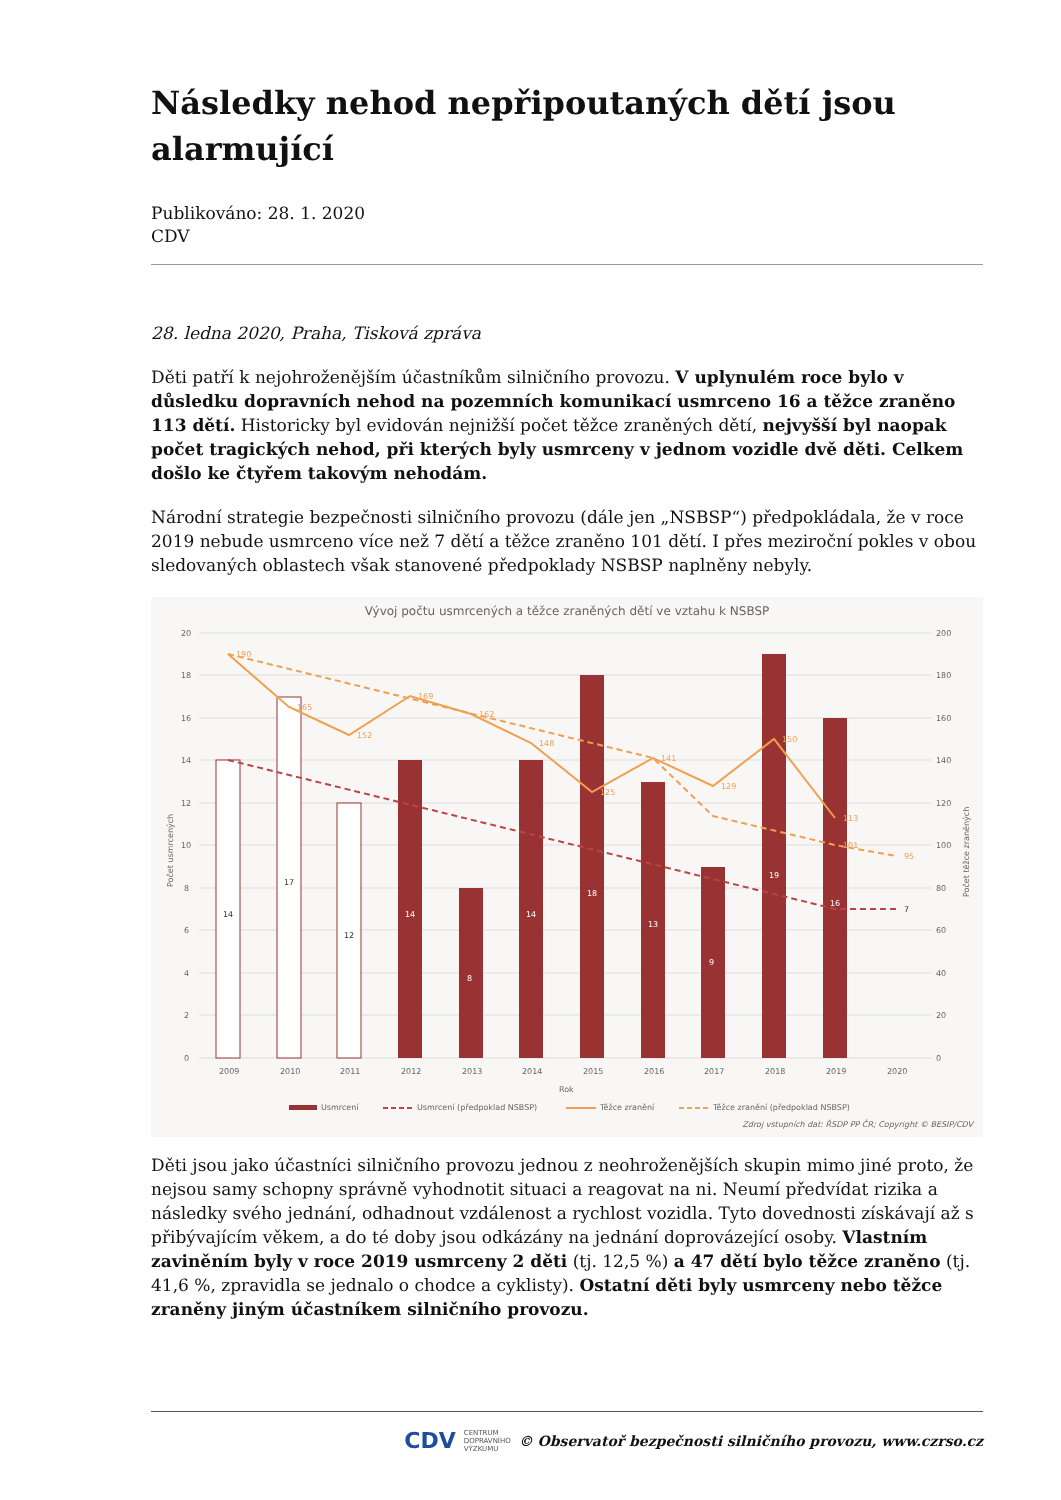Následky nehod nepřipoutaných dětí jsou alarmující
Publikováno: 28. 1. 2020
CDV
28. ledna 2020, Praha, Tisková zpráva
Děti patří k nejohroženějším účastníkům silničního provozu. V uplynulém roce bylo v důsledku dopravních nehod na pozemních komunikací usmrceno 16 a těžce zraněno 113 dětí. Historicky byl evidován nejnižší počet těžce zraněných dětí, nejvyšší byl naopak počet tragických nehod, při kterých byly usmrceny v jednom vozidle dvě děti. Celkem došlo ke čtyřem takovým nehodám.
Národní strategie bezpečnosti silničního provozu (dále jen „NSBSP“) předpokládala, že v roce 2019 nebude usmrceno více než 7 dětí a těžce zraněno 101 dětí. I přes meziroční pokles v obou sledovaných oblastech však stanovené předpoklady NSBSP naplněny nebyly.
Vývoj počtu usmrcených a těžce zraněných dětí ve vztahu k NSBSP
20
18
16
14
12
10
8
6
4
2
0
200
180
160
140
120
100
80
60
40
20
0
190
165
152
169
162
148
125
141
129
150
113
101
95
14
17
12
7
14
8
14
18
13
9
19
16
2009
2010
2011
2012
2013
2014
2015
2016
2017
2018
2019
2020
Rok
Počet usmrcených
Počet těžce zraněných
Usmrcení
Usmrcení (předpoklad NSBSP)
Těžce zranění
Těžce zranění (předpoklad NSBSP)
Zdroj vstupních dat: ŘSDP PP ČR; Copyright © BESIP/CDV
Děti jsou jako účastníci silničního provozu jednou z neohroženějších skupin mimo jiné proto, že nejsou samy schopny správně vyhodnotit situaci a reagovat na ni. Neumí předvídat rizika a následky svého jednání, odhadnout vzdálenost a rychlost vozidla. Tyto dovednosti získávají až s přibývajícím věkem, a do té doby jsou odkázány na jednání doprovázející osoby. Vlastním zaviněním byly v roce 2019 usmrceny 2 děti (tj. 12,5 %) a 47 dětí bylo těžce zraněno (tj. 41,6 %, zpravidla se jednalo o chodce a cyklisty). Ostatní děti byly usmrceny nebo těžce zraněny jiným účastníkem silničního provozu.
CDV CENTRUM
DOPRAVNÍHO
VÝZKUMU © Observatoř bezpečnosti silničního provozu, www.czrso.cz